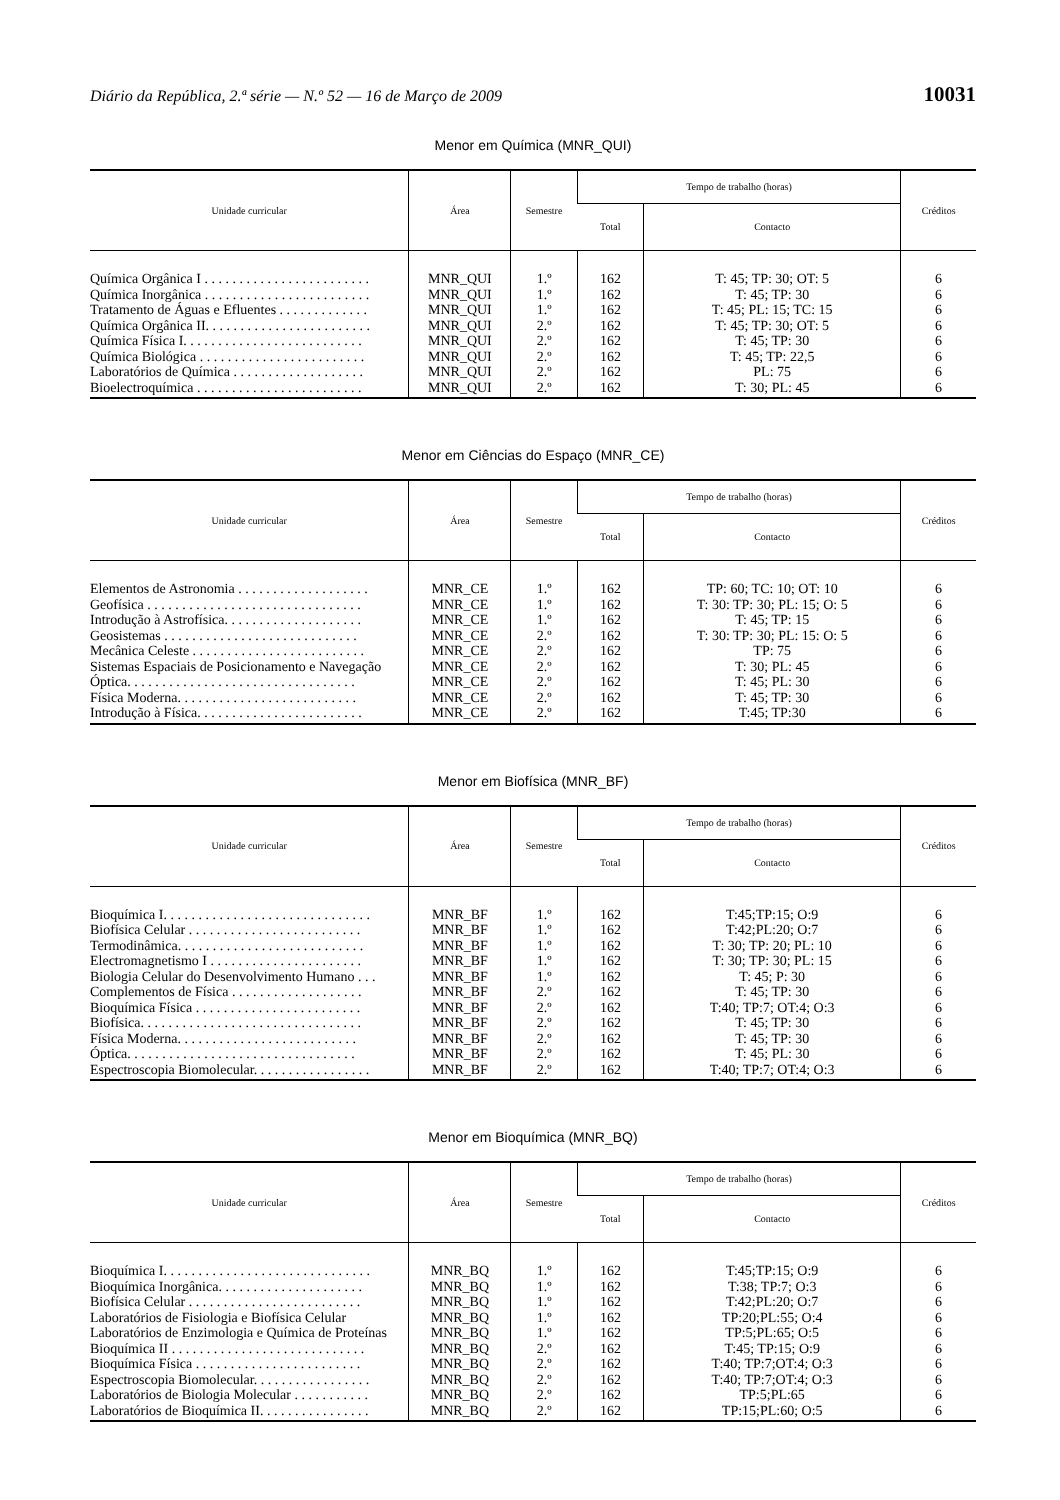Diário da República, 2.ª série — N.º 52 — 16 de Março de 2009 10031
Menor em Química (MNR_QUI)
| Unidade curricular | Área | Semestre | Tempo de trabalho (horas) | | Créditos |
| --- | --- | --- | --- | --- | --- |
| | | | Total | Contacto | |
| Química Orgânica I . . . . . . . . . . . . . . . . . . . . . . . . | MNR_QUI | 1.º | 162 | T: 45; TP: 30; OT: 5 | 6 |
| Química Inorgânica . . . . . . . . . . . . . . . . . . . . . . . . | MNR_QUI | 1.º | 162 | T: 45; TP: 30 | 6 |
| Tratamento de Águas e Efluentes . . . . . . . . . . . . . | MNR_QUI | 1.º | 162 | T: 45; PL: 15; TC: 15 | 6 |
| Química Orgânica II. . . . . . . . . . . . . . . . . . . . . . . . | MNR_QUI | 2.º | 162 | T: 45; TP: 30; OT: 5 | 6 |
| Química Física I. . . . . . . . . . . . . . . . . . . . . . . . . . | MNR_QUI | 2.º | 162 | T: 45; TP: 30 | 6 |
| Química Biológica . . . . . . . . . . . . . . . . . . . . . . . . | MNR_QUI | 2.º | 162 | T: 45; TP: 22,5 | 6 |
| Laboratórios de Química . . . . . . . . . . . . . . . . . . . | MNR_QUI | 2.º | 162 | PL: 75 | 6 |
| Bioelectroquímica . . . . . . . . . . . . . . . . . . . . . . . . | MNR_QUI | 2.º | 162 | T: 30; PL: 45 | 6 |
Menor em Ciências do Espaço (MNR_CE)
| Unidade curricular | Área | Semestre | Tempo de trabalho (horas) | | Créditos |
| --- | --- | --- | --- | --- | --- |
| | | | Total | Contacto | |
| Elementos de Astronomia . . . . . . . . . . . . . . . . . . . | MNR_CE | 1.º | 162 | TP: 60; TC: 10; OT: 10 | 6 |
| Geofísica . . . . . . . . . . . . . . . . . . . . . . . . . . . . . . . | MNR_CE | 1.º | 162 | T: 30: TP: 30; PL: 15; O: 5 | 6 |
| Introdução à Astrofísica. . . . . . . . . . . . . . . . . . . . | MNR_CE | 1.º | 162 | T: 45; TP: 15 | 6 |
| Geosistemas . . . . . . . . . . . . . . . . . . . . . . . . . . . . | MNR_CE | 2.º | 162 | T: 30: TP: 30; PL: 15: O: 5 | 6 |
| Mecânica Celeste . . . . . . . . . . . . . . . . . . . . . . . . . | MNR_CE | 2.º | 162 | TP: 75 | 6 |
| Sistemas Espaciais de Posicionamento e Navegação | MNR_CE | 2.º | 162 | T: 30; PL: 45 | 6 |
| Óptica. . . . . . . . . . . . . . . . . . . . . . . . . . . . . . . . . | MNR_CE | 2.º | 162 | T: 45; PL: 30 | 6 |
| Física Moderna. . . . . . . . . . . . . . . . . . . . . . . . . . | MNR_CE | 2.º | 162 | T: 45; TP: 30 | 6 |
| Introdução à Física. . . . . . . . . . . . . . . . . . . . . . . . | MNR_CE | 2.º | 162 | T:45; TP:30 | 6 |
Menor em Biofísica (MNR_BF)
| Unidade curricular | Área | Semestre | Tempo de trabalho (horas) | | Créditos |
| --- | --- | --- | --- | --- | --- |
| | | | Total | Contacto | |
| Bioquímica I. . . . . . . . . . . . . . . . . . . . . . . . . . . . . . | MNR_BF | 1.º | 162 | T:45;TP:15; O:9 | 6 |
| Biofísica Celular . . . . . . . . . . . . . . . . . . . . . . . . . | MNR_BF | 1.º | 162 | T:42;PL:20; O:7 | 6 |
| Termodinâmica. . . . . . . . . . . . . . . . . . . . . . . . . . . | MNR_BF | 1.º | 162 | T: 30; TP: 20; PL: 10 | 6 |
| Electromagnetismo I . . . . . . . . . . . . . . . . . . . . . . | MNR_BF | 1.º | 162 | T: 30; TP: 30; PL: 15 | 6 |
| Biologia Celular do Desenvolvimento Humano . . . | MNR_BF | 1.º | 162 | T: 45; P: 30 | 6 |
| Complementos de Física . . . . . . . . . . . . . . . . . . . | MNR_BF | 2.º | 162 | T: 45; TP: 30 | 6 |
| Bioquímica Física . . . . . . . . . . . . . . . . . . . . . . . . | MNR_BF | 2.º | 162 | T:40; TP:7; OT:4; O:3 | 6 |
| Biofísica. . . . . . . . . . . . . . . . . . . . . . . . . . . . . . . . | MNR_BF | 2.º | 162 | T: 45; TP: 30 | 6 |
| Física Moderna. . . . . . . . . . . . . . . . . . . . . . . . . . | MNR_BF | 2.º | 162 | T: 45; TP: 30 | 6 |
| Óptica. . . . . . . . . . . . . . . . . . . . . . . . . . . . . . . . . | MNR_BF | 2.º | 162 | T: 45; PL: 30 | 6 |
| Espectroscopia Biomolecular. . . . . . . . . . . . . . . . . | MNR_BF | 2.º | 162 | T:40; TP:7; OT:4; O:3 | 6 |
Menor em Bioquímica (MNR_BQ)
| Unidade curricular | Área | Semestre | Tempo de trabalho (horas) | | Créditos |
| --- | --- | --- | --- | --- | --- |
| | | | Total | Contacto | |
| Bioquímica I. . . . . . . . . . . . . . . . . . . . . . . . . . . . . . | MNR_BQ | 1.º | 162 | T:45;TP:15; O:9 | 6 |
| Bioquímica Inorgânica. . . . . . . . . . . . . . . . . . . . . | MNR_BQ | 1.º | 162 | T:38; TP:7; O:3 | 6 |
| Biofísica Celular . . . . . . . . . . . . . . . . . . . . . . . . . | MNR_BQ | 1.º | 162 | T:42;PL:20; O:7 | 6 |
| Laboratórios de Fisiologia e Biofísica Celular | MNR_BQ | 1.º | 162 | TP:20;PL:55; O:4 | 6 |
| Laboratórios de Enzimologia e Química de Proteínas | MNR_BQ | 1.º | 162 | TP:5;PL:65; O:5 | 6 |
| Bioquímica II . . . . . . . . . . . . . . . . . . . . . . . . . . . . | MNR_BQ | 2.º | 162 | T:45; TP:15; O:9 | 6 |
| Bioquímica Física . . . . . . . . . . . . . . . . . . . . . . . . | MNR_BQ | 2.º | 162 | T:40; TP:7;OT:4; O:3 | 6 |
| Espectroscopia Biomolecular. . . . . . . . . . . . . . . . . | MNR_BQ | 2.º | 162 | T:40; TP:7;OT:4; O:3 | 6 |
| Laboratórios de Biologia Molecular . . . . . . . . . . . | MNR_BQ | 2.º | 162 | TP:5;PL:65 | 6 |
| Laboratórios de Bioquímica II. . . . . . . . . . . . . . . . | MNR_BQ | 2.º | 162 | TP:15;PL:60; O:5 | 6 |